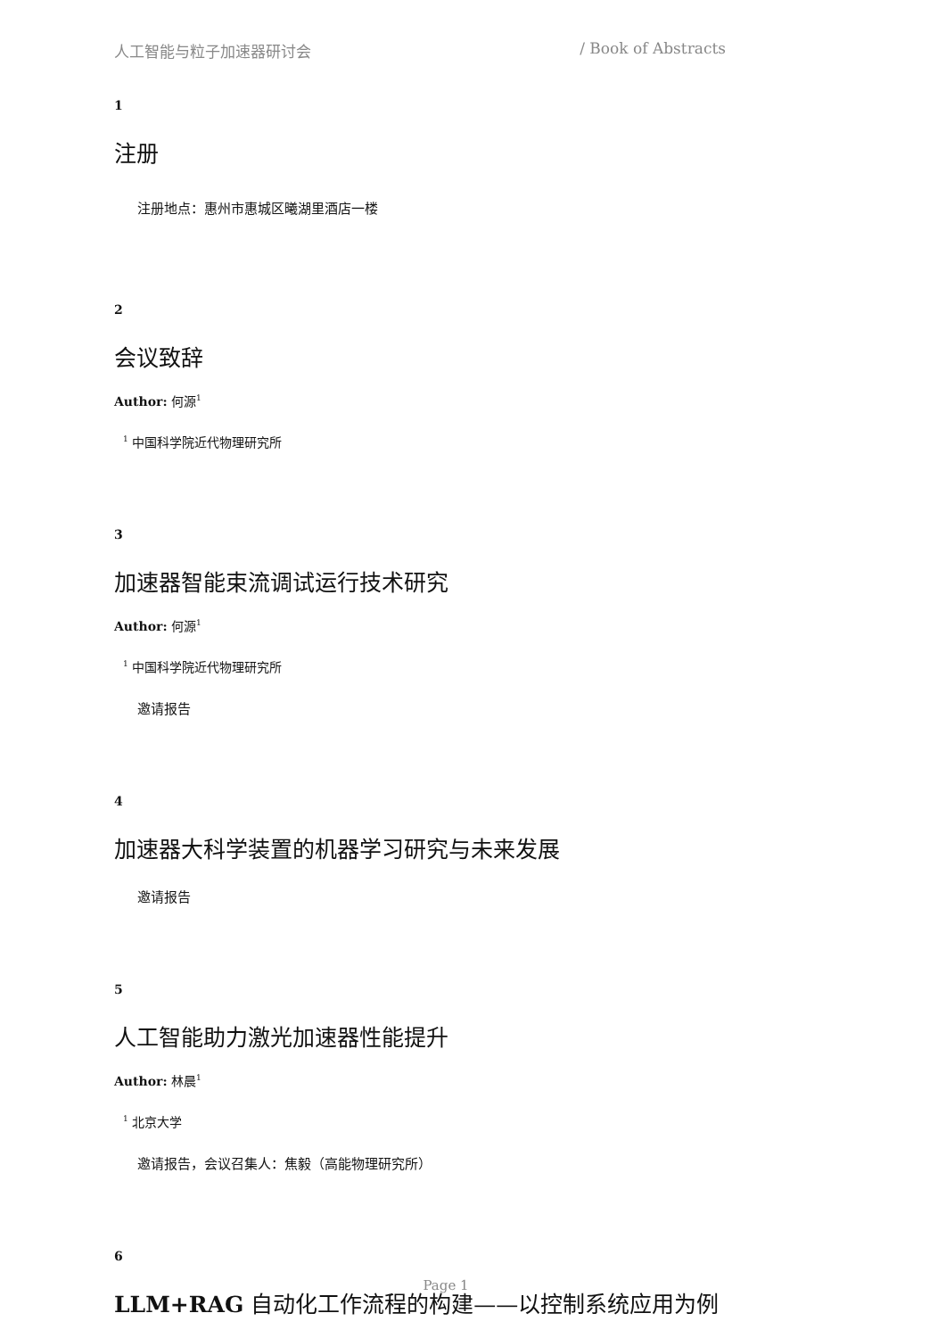人工智能与粒子加速器研讨会 / Book of Abstracts
1
注册
注册地点：惠州市惠城区曦湖里酒店一楼
2
会议致辞
Author: 何源<sup>1</sup>
<sup>1</sup> 中国科学院近代物理研究所
3
加速器智能束流调试运行技术研究
Author: 何源<sup>1</sup>
<sup>1</sup> 中国科学院近代物理研究所
邀请报告
4
加速器大科学装置的机器学习研究与未来发展
邀请报告
5
人工智能助力激光加速器性能提升
Author: 林晨<sup>1</sup>
<sup>1</sup> 北京大学
邀请报告，会议召集人：焦毅（高能物理研究所）
6
LLM+RAG 自动化工作流程的构建——以控制系统应用为例
Page 1